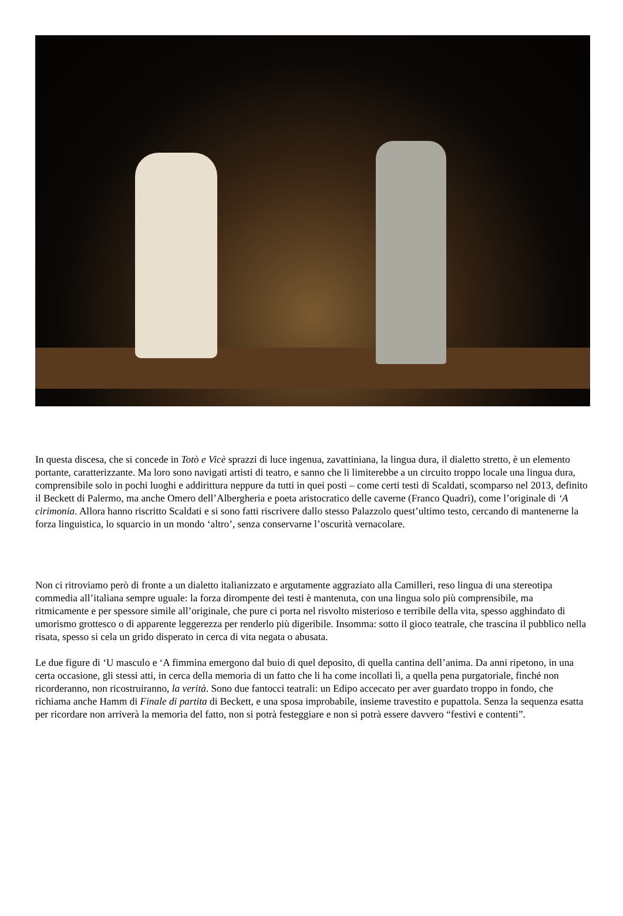In questa discesa, che si concede in Totò e Vicè sprazzi di luce ingenua, zavattiniana, la lingua dura, il dialetto stretto, è un elemento portante, caratterizzante. Ma loro sono navigati artisti di teatro, e sanno che li limiterebbe a un circuito troppo locale una lingua dura, comprensibile solo in pochi luoghi e addirittura neppure da tutti in quei posti – come certi testi di Scaldati, scomparso nel 2013, definito il Beckett di Palermo, ma anche Omero dell’Albergheria e poeta aristocratico delle caverne (Franco Quadri), come l’originale di ‘A cirimonia. Allora hanno riscritto Scaldati e si sono fatti riscrivere dallo stesso Palazzolo quest’ultimo testo, cercando di mantenerne la forza linguistica, lo squarcio in un mondo ‘altro’, senza conservarne l’oscurità vernacolare.
Non ci ritroviamo però di fronte a un dialetto italianizzato e argutamente aggraziato alla Camilleri, reso lingua di una stereotipa commedia all’italiana sempre uguale: la forza dirompente dei testi è mantenuta, con una lingua solo più comprensibile, ma ritmicamente e per spessore simile all’originale, che pure ci porta nel risvolto misterioso e terribile della vita, spesso agghindato di umorismo grottesco o di apparente leggerezza per renderlo più digeribile. Insomma: sotto il gioco teatrale, che trascina il pubblico nella risata, spesso si cela un grido disperato in cerca di vita negata o abusata.
Le due figure di ‘U masculo e ‘A fimmina emergono dal buio di quel deposito, di quella cantina dell’anima. Da anni ripetono, in una certa occasione, gli stessi atti, in cerca della memoria di un fatto che li ha come incollati lì, a quella pena purgatoriale, finché non ricorderanno, non ricostruiranno, la verità. Sono due fantocci teatrali: un Edipo accecato per aver guardato troppo in fondo, che richiama anche Hamm di Finale di partita di Beckett, e una sposa improbabile, insieme travestito e pupattola. Senza la sequenza esatta per ricordare non arriverà la memoria del fatto, non si potrà festeggiare e non si potrà essere davvero “festivi e contenti”.